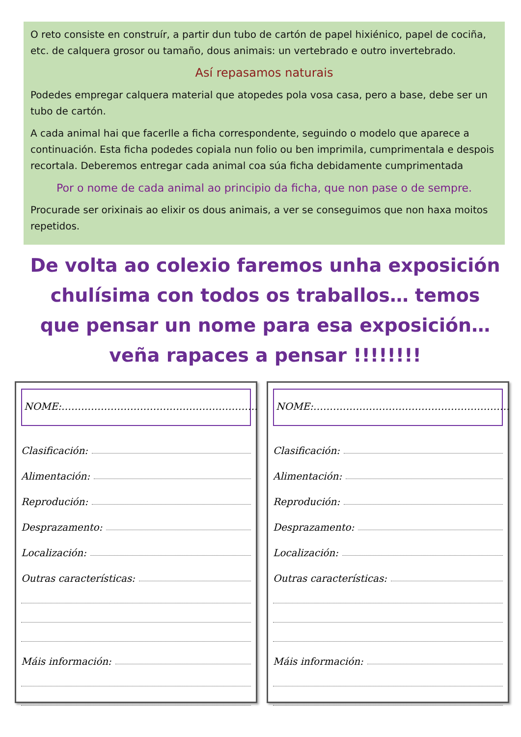O reto consiste en construír, a partir dun tubo de cartón de papel hixiénico, papel de cociña, etc. de calquera grosor ou tamaño, dous animais: un vertebrado e outro invertebrado.
Así repasamos naturais
Podedes empregar calquera material que atopedes pola vosa casa, pero a base, debe ser un tubo de cartón.
A cada animal hai que facerlle a ficha correspondente, seguindo o modelo que aparece a continuación. Esta ficha podedes copiala nun folio ou ben imprimila, cumprimentala e despois recortala. Deberemos entregar cada animal coa súa ficha debidamente cumprimentada
Por o nome de cada animal ao principio da ficha, que non pase o de sempre.
Procurade ser orixinais ao elixir os dous animais, a ver se conseguimos que non haxa moitos repetidos.
De volta ao colexio faremos unha exposición chulísima con todos os traballos… temos que pensar un nome para esa exposición… veña rapaces a pensar !!!!!!!!
NOME:……………………………………………………
Clasificación:
Alimentación:
Reprodución:
Desprazamento:
Localización:
Outras características:
Máis información:
NOME:……………………………………………………
Clasificación:
Alimentación:
Reprodución:
Desprazamento:
Localización:
Outras características:
Máis información: